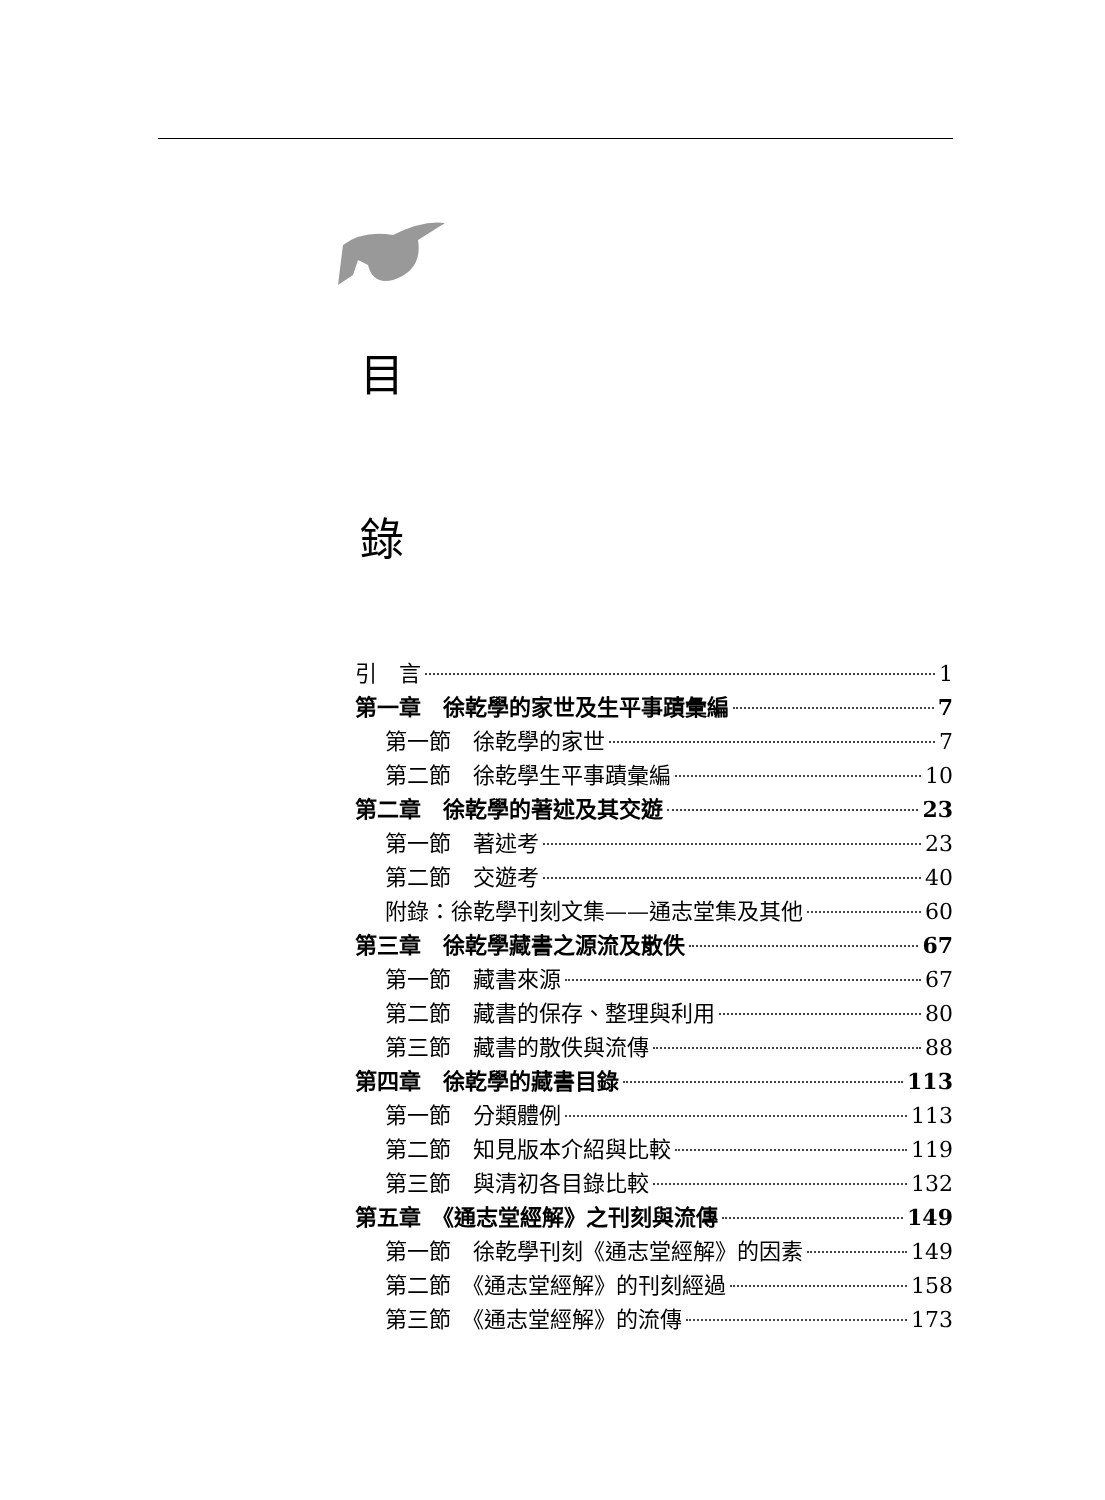目
錄
引　言 1
第一章　徐乾學的家世及生平事蹟彙編 7
第一節　徐乾學的家世 7
第二節　徐乾學生平事蹟彙編 10
第二章　徐乾學的著述及其交遊 23
第一節　著述考 23
第二節　交遊考 40
附錄：徐乾學刊刻文集——通志堂集及其他 60
第三章　徐乾學藏書之源流及散佚 67
第一節　藏書來源 67
第二節　藏書的保存、整理與利用 80
第三節　藏書的散佚與流傳 88
第四章　徐乾學的藏書目錄 113
第一節　分類體例 113
第二節　知見版本介紹與比較 119
第三節　與清初各目錄比較 132
第五章　《通志堂經解》之刊刻與流傳 149
第一節　徐乾學刊刻《通志堂經解》的因素 149
第二節　《通志堂經解》的刊刻經過 158
第三節　《通志堂經解》的流傳 173